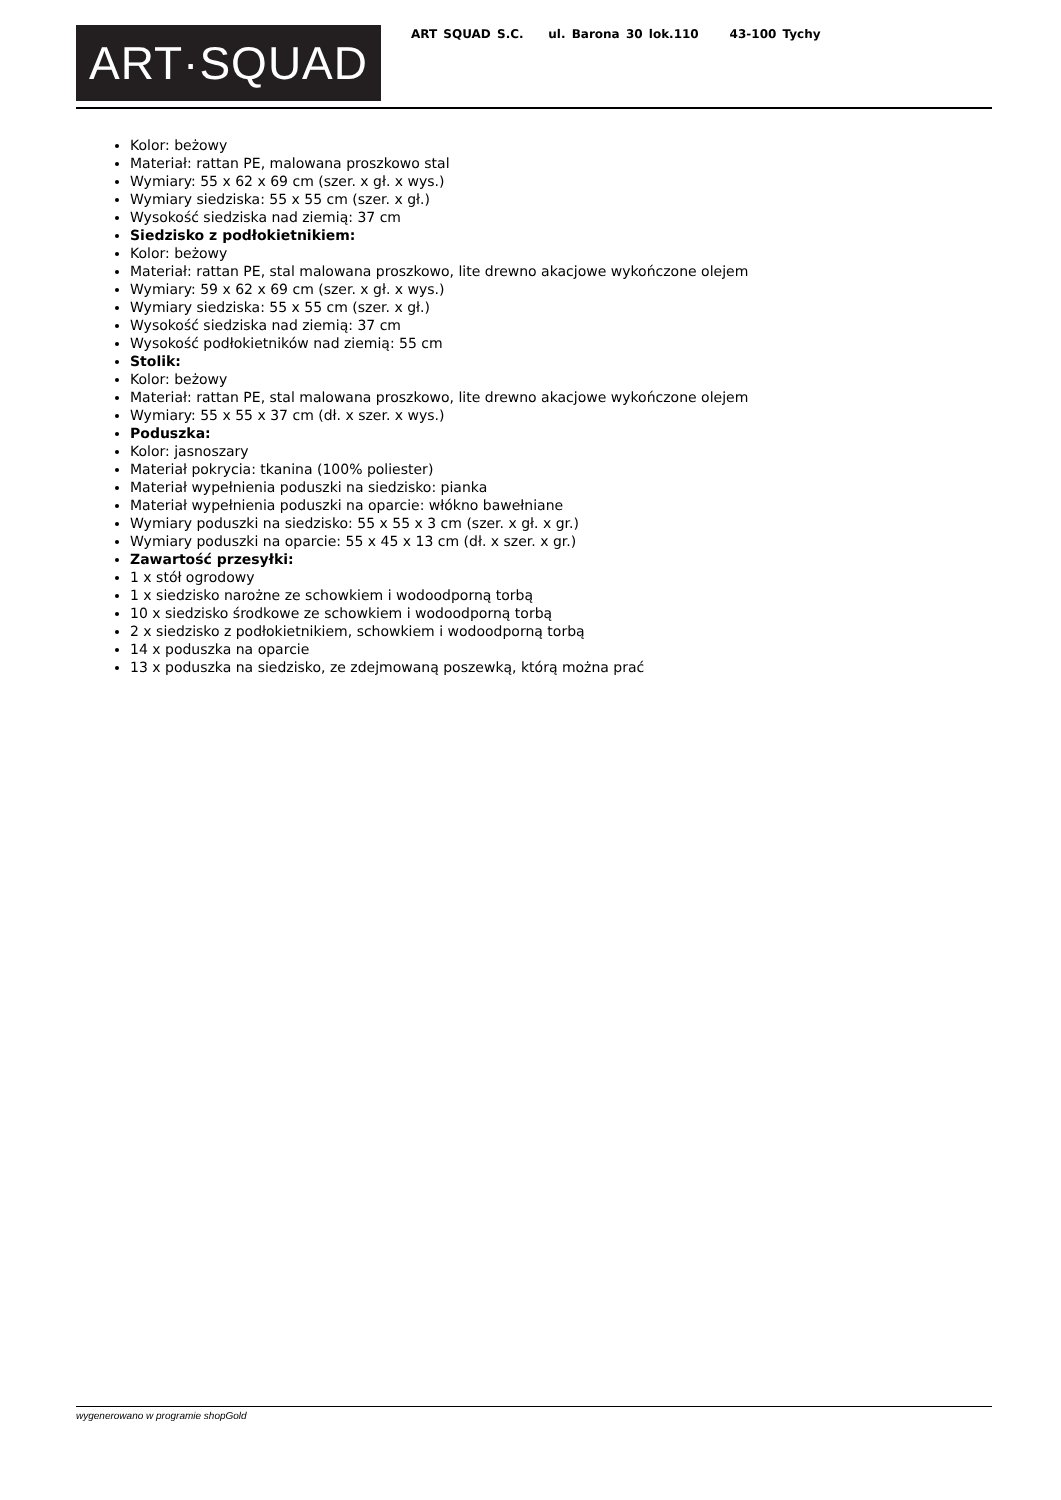ART·SQUAD
ART SQUAD S.C. ul. Barona 30 lok.110 43-100 Tychy
Kolor: beżowy
Materiał: rattan PE, malowana proszkowo stal
Wymiary: 55 x 62 x 69 cm (szer. x gł. x wys.)
Wymiary siedziska: 55 x 55 cm (szer. x gł.)
Wysokość siedziska nad ziemią: 37 cm
Siedzisko z podłokietnikiem:
Kolor: beżowy
Materiał: rattan PE, stal malowana proszkowo, lite drewno akacjowe wykończone olejem
Wymiary: 59 x 62 x 69 cm (szer. x gł. x wys.)
Wymiary siedziska: 55 x 55 cm (szer. x gł.)
Wysokość siedziska nad ziemią: 37 cm
Wysokość podłokietników nad ziemią: 55 cm
Stolik:
Kolor: beżowy
Materiał: rattan PE, stal malowana proszkowo, lite drewno akacjowe wykończone olejem
Wymiary: 55 x 55 x 37 cm (dł. x szer. x wys.)
Poduszka:
Kolor: jasnoszary
Materiał pokrycia: tkanina (100% poliester)
Materiał wypełnienia poduszki na siedzisko: pianka
Materiał wypełnienia poduszki na oparcie: włókno bawełniane
Wymiary poduszki na siedzisko: 55 x 55 x 3 cm (szer. x gł. x gr.)
Wymiary poduszki na oparcie: 55 x 45 x 13 cm (dł. x szer. x gr.)
Zawartość przesyłki:
1 x stół ogrodowy
1 x siedzisko narożne ze schowkiem i wodoodporną torbą
10 x siedzisko środkowe ze schowkiem i wodoodporną torbą
2 x siedzisko z podłokietnikiem, schowkiem i wodoodporną torbą
14 x poduszka na oparcie
13 x poduszka na siedzisko, ze zdejmowaną poszewką, którą można prać
wygenerowano w programie shopGold